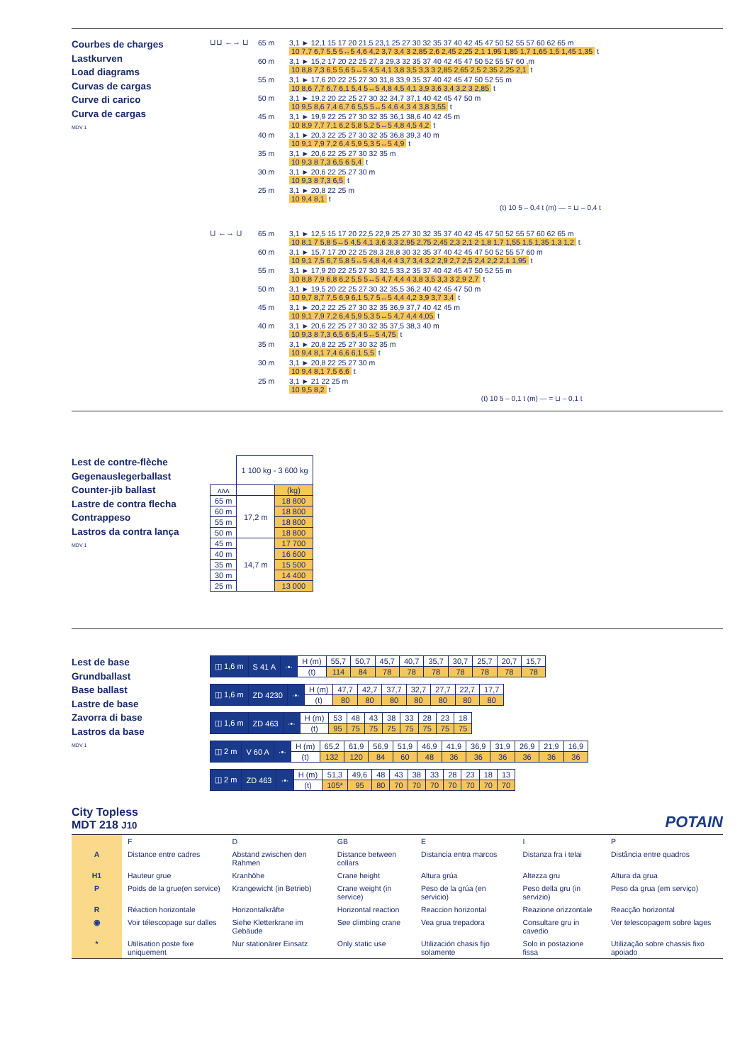Courbes de charges
Lastkurven
Load diagrams
Curvas de cargas
Curve di carico
Curva de cargas
MDV 1
⊔⊔ ←→ ⊔
| 65 m | 3,1 ► 12,1 15 17 20 21,5 23,1 25 27 30 32 35 37 40 42 45 47 50 52 55 57 60 62 65 m 10 7,7 6,7 5,5 5↔5 4,6 4,2 3,7 3,4 3 2,85 2,6 2,45 2,25 2,1 1,95 1,85 1,7 1,65 1,5 1,45 1,35 t |
| 60 m | 3,1 ► 15,2 17 20 22 25 27,3 29,3 32 35 37 40 42 45 47 50 52 55 57 60 ,m 10 8,8 7,3 6,5 5,6 5↔5 4,5 4,1 3,8 3,5 3,3 3 2,85 2,65 2,5 2,35 2,25 2,1 t |
| 55 m | 3,1 ► 17,6 20 22 25 27 30 31,8 33,9 35 37 40 42 45 47 50 52 55 m 10 8,6 7,7 6,7 6,1 5,4 5↔5 4,8 4,5 4,1 3,9 3,6 3,4 3,2 3 2,85 t |
| 50 m | 3,1 ► 19,2 20 22 25 27 30 32 34,7 37,1 40 42 45 47 50 m 10 9,5 8,6 7,4 6,7 6 5,5 5↔5 4,6 4,3 4 3,8 3,55 t |
| 45 m | 3,1 ► 19,9 22 25 27 30 32 35 36,1 38,6 40 42 45 m 10 8,9 7,7 7,1 6,2 5,8 5,2 5↔5 4,8 4,5 4,2 t |
| 40 m | 3,1 ► 20,3 22 25 27 30 32 35 36,8 39,3 40 m 10 9,1 7,9 7,2 6,4 5,9 5,3 5↔5 4,9 t |
| 35 m | 3,1 ► 20,6 22 25 27 30 32 35 m 10 9,3 8 7,3 6,5 6 5,4 t |
| 30 m | 3,1 ► 20,6 22 25 27 30 m 10 9,3 8 7,3 6,5 t |
| 25 m | 3,1 ► 20,8 22 25 m 10 9,4 8,1 t |
(t) 10 5 – 0,4 t (m) — = ⊔ – 0,4 t
⊔ ←→ ⊔
| 65 m | 3,1 ► 12,5 15 17 20 22,5 22,9 25 27 30 32 35 37 40 42 45 47 50 52 55 57 60 62 65 m 10 8,1 7 5,8 5↔5 4,5 4,1 3,6 3,3 2,95 2,75 2,45 2,3 2,1 2 1,8 1,7 1,55 1,5 1,35 1,3 1,2 t |
| 60 m | 3,1 ► 15,7 17 20 22 25 28,3 28,8 30 32 35 37 40 42 45 47 50 52 55 57 60 m 10 9,1 7,5 6,7 5,8 5↔5 4,8 4,4 4 3,7 3,4 3,2 2,9 2,7 2,5 2,4 2,2 2,1 1,95 t |
| 55 m | 3,1 ► 17,9 20 22 25 27 30 32,5 33,2 35 37 40 42 45 47 50 52 55 m 10 8,8 7,9 6,8 6,2 5,5 5↔5 4,7 4,4 4 3,8 3,5 3,3 3 2,9 2,7 t |
| 50 m | 3,1 ► 19,5 20 22 25 27 30 32 35,5 36,2 40 42 45 47 50 m 10 9,7 8,7 7,5 6,9 6,1 5,7 5↔5 4,4 4,2 3,9 3,7 3,4 t |
| 45 m | 3,1 ► 20,2 22 25 27 30 32 35 36,9 37,7 40 42 45 m 10 9,1 7,9 7,2 6,4 5,9 5,3 5↔5 4,7 4,4 4,05 t |
| 40 m | 3,1 ► 20,6 22 25 27 30 32 35 37,5 38,3 40 m 10 9,3 8 7,3 6,5 6 5,4 5↔5 4,75 t |
| 35 m | 3,1 ► 20,8 22 25 27 30 32 35 m 10 9,4 8,1 7,4 6,6 6,1 5,5 t |
| 30 m | 3,1 ► 20,8 22 25 27 30 m 10 9,4 8,1 7,5 6,6 t |
| 25 m | 3,1 ► 21 22 25 m 10 9,5 8,2 t |
(t) 10 5 – 0,1 t (m) — = ⊔ – 0,1 t
Lest de contre-flèche
Gegenauslegerballast
Counter-jib ballast
Lastre de contra flecha
Contrappeso
Lastros da contra lança
MDV 1
| | 1 100 kg - 3 600 kg | |
| ʌʌʌ | | (kg) |
| 65 m | 17,2 m | 18 800 |
| 60 m | | 18 800 |
| 55 m | | 18 800 |
| 50 m | | 18 800 |
| 45 m | 14,7 m | 17 700 |
| 40 m | | 16 600 |
| 35 m | | 15 500 |
| 30 m | | 14 400 |
| 25 m | | 13 000 |
Lest de base
Grundballast
Base ballast
Lastre de base
Zavorra di base
Lastros da base
MDV 1
| ◫ 1,6 m | S 41 A | ·•· | H (m) | 55,7 | 50,7 | 45,7 | 40,7 | 35,7 | 30,7 | 25,7 | 20,7 | 15,7 |
| | | | (t) | 114 | 84 | 78 | 78 | 78 | 78 | 78 | 78 | 78 |
| ◫ 1,6 m | ZD 4230 | ·•· | H (m) | 47,7 | 42,7 | 37,7 | 32,7 | 27,7 | 22,7 | 17,7 |
| | | | (t) | 80 | 80 | 80 | 80 | 80 | 80 | 80 |
| ◫ 1,6 m | ZD 463 | ·•· | H (m) | 53 | 48 | 43 | 38 | 33 | 28 | 23 | 18 |
| | | | (t) | 95 | 75 | 75 | 75 | 75 | 75 | 75 | 75 |
| ◫ 2 m | V 60 A | ·•· | H (m) | 65,2 | 61,9 | 56,9 | 51,9 | 46,9 | 41,9 | 36,9 | 31,9 | 26,9 | 21,9 | 16,9 |
| | | | (t) | 132 | 120 | 84 | 60 | 48 | 36 | 36 | 36 | 36 | 36 | 36 |
| ◫ 2 m | ZD 463 | ·•· | H (m) | 51,3 | 49,6 | 48 | 43 | 38 | 33 | 28 | 23 | 18 | 13 |
| | | | (t) | 105* | 95 | 80 | 70 | 70 | 70 | 70 | 70 | 70 | 70 |
City Topless
MDT 218 J10
POTAIN
| | F | D | GB | E | I | P |
| A | Distance entre cadres | Abstand zwischen den Rahmen | Distance between collars | Distancia entra marcos | Distanza fra i telai | Distância entre quadros |
| H1 | Hauteur grue | Kranhöhe | Crane height | Altura grúa | Altezza gru | Altura da grua |
| P | Poids de la grue(en service) | Krangewicht (in Betrieb) | Crane weight (in service) | Peso de la grúa (en servicio) | Peso della gru (in servizio) | Peso da grua (em serviço) |
| R | Réaction horizontale | Horizontalkräfte | Horizontal reaction | Reaccion horizontal | Reazione orizzontale | Reacção horizontal |
| ◉ | Voir télescopage sur dalles | Siehe Kletterkrane im Gebäude | See climbing crane | Vea grua trepadora | Consultare gru in cavedio | Ver telescopagem sobre lages |
| * | Utilisation poste fixe uniquement | Nur stationärer Einsatz | Only static use | Utilización chasis fijo solamente | Solo in postazione fissa | Utilização sobre chassis fixo apoiado |